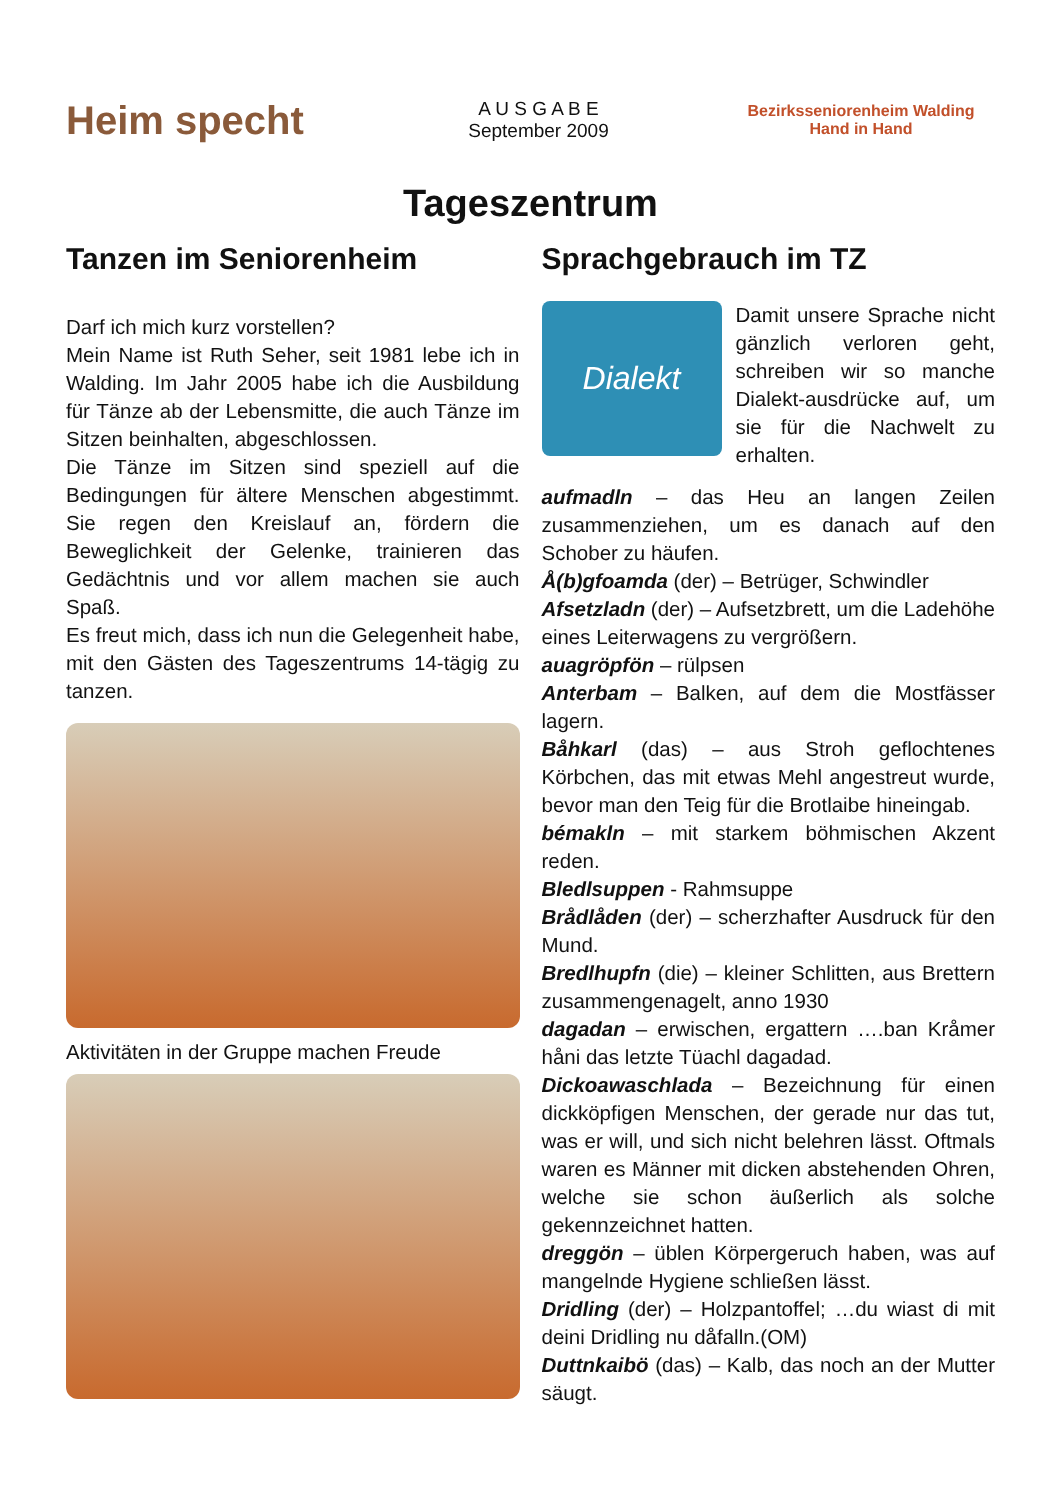Heim specht
A U S G A B E
September 2009
Bezirksseniorenheim Walding
Hand in Hand
Tageszentrum
Tanzen im Seniorenheim
Darf ich mich kurz vorstellen?
Mein Name ist Ruth Seher, seit 1981 lebe ich in Walding. Im Jahr 2005 habe ich die Ausbildung für Tänze ab der Lebensmitte, die auch Tänze im Sitzen beinhalten, abgeschlossen.
Die Tänze im Sitzen sind speziell auf die Bedingungen für ältere Menschen abgestimmt. Sie regen den Kreislauf an, fördern die Beweglichkeit der Gelenke, trainieren das Gedächtnis und vor allem machen sie auch Spaß.
Es freut mich, dass ich nun die Gelegenheit habe, mit den Gästen des Tageszentrums 14-tägig zu tanzen.
Aktivitäten in der Gruppe machen Freude
Sprachgebrauch im TZ
Dialekt
Damit unsere Sprache nicht gänzlich verloren geht, schreiben wir so manche Dialekt-ausdrücke auf, um sie für die Nachwelt zu erhalten.
aufmadln – das Heu an langen Zeilen zusammenziehen, um es danach auf den Schober zu häufen.
Å(b)gfoamda (der) – Betrüger, Schwindler
Afsetzladn (der) – Aufsetzbrett, um die Ladehöhe eines Leiterwagens zu vergrößern.
auagröpfön – rülpsen
Anterbam – Balken, auf dem die Mostfässer lagern.
Båhkarl (das) – aus Stroh geflochtenes Körbchen, das mit etwas Mehl angestreut wurde, bevor man den Teig für die Brotlaibe hineingab.
bémakln – mit starkem böhmischen Akzent reden.
Bledlsuppen - Rahmsuppe
Brådlåden (der) – scherzhafter Ausdruck für den Mund.
Bredlhupfn (die) – kleiner Schlitten, aus Brettern zusammengenagelt, anno 1930
dagadan – erwischen, ergattern ….ban Kråmer håni das letzte Tüachl dagadad.
Dickoawaschlada – Bezeichnung für einen dickköpfigen Menschen, der gerade nur das tut, was er will, und sich nicht belehren lässt. Oftmals waren es Männer mit dicken abstehenden Ohren, welche sie schon äußerlich als solche gekennzeichnet hatten.
dreggön – üblen Körpergeruch haben, was auf mangelnde Hygiene schließen lässt.
Dridling (der) – Holzpantoffel; …du wiast di mit deini Dridling nu dåfalln.(OM)
Duttnkaibö (das) – Kalb, das noch an der Mutter säugt.